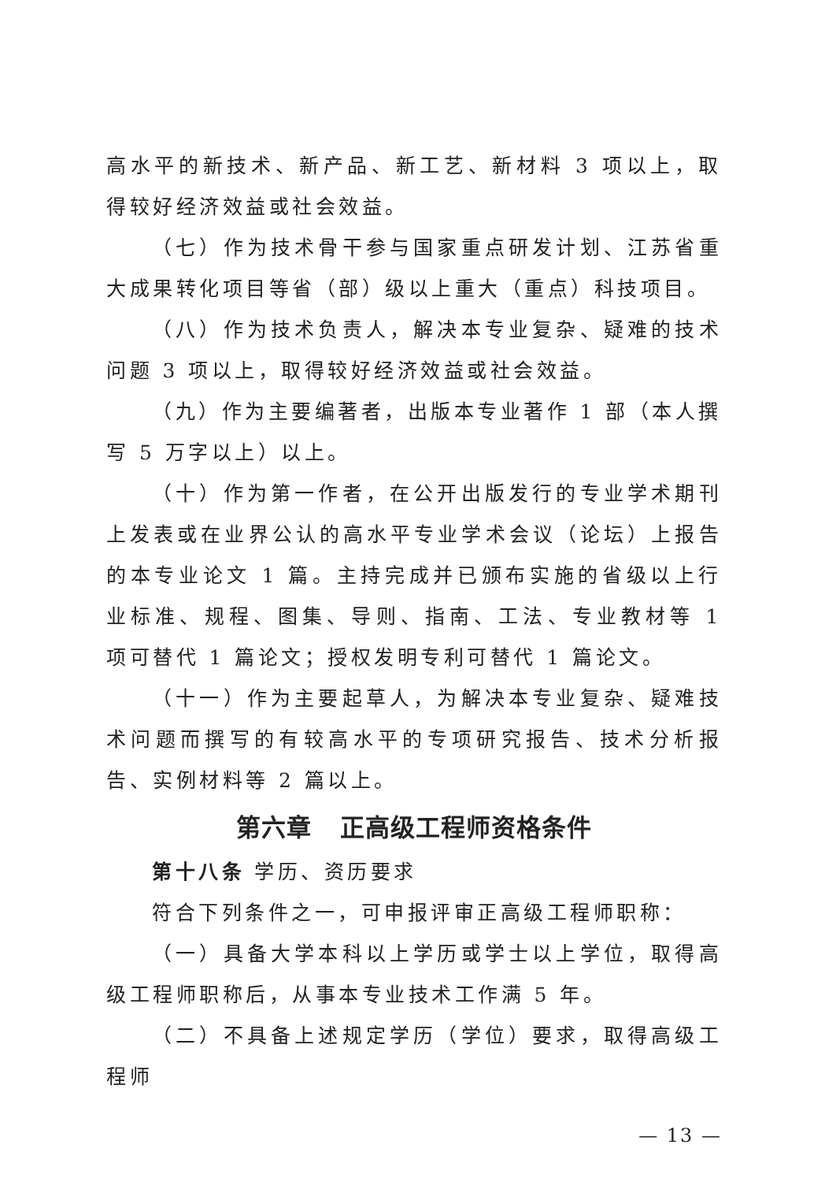高水平的新技术、新产品、新工艺、新材料 3 项以上，取得较好经济效益或社会效益。
（七）作为技术骨干参与国家重点研发计划、江苏省重大成果转化项目等省（部）级以上重大（重点）科技项目。
（八）作为技术负责人，解决本专业复杂、疑难的技术问题 3 项以上，取得较好经济效益或社会效益。
（九）作为主要编著者，出版本专业著作 1 部（本人撰写 5 万字以上）以上。
（十）作为第一作者，在公开出版发行的专业学术期刊上发表或在业界公认的高水平专业学术会议（论坛）上报告的本专业论文 1 篇。主持完成并已颁布实施的省级以上行业标准、规程、图集、导则、指南、工法、专业教材等 1 项可替代 1 篇论文；授权发明专利可替代 1 篇论文。
（十一）作为主要起草人，为解决本专业复杂、疑难技术问题而撰写的有较高水平的专项研究报告、技术分析报告、实例材料等 2 篇以上。
第六章 正高级工程师资格条件
第十八条 学历、资历要求
符合下列条件之一，可申报评审正高级工程师职称：
（一）具备大学本科以上学历或学士以上学位，取得高级工程师职称后，从事本专业技术工作满 5 年。
（二）不具备上述规定学历（学位）要求，取得高级工程师
— 13 —